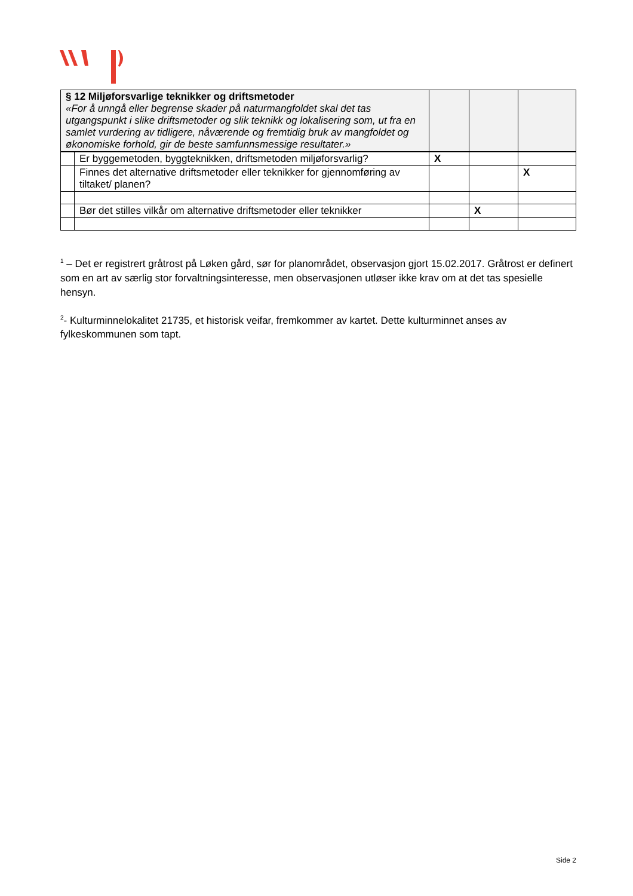| § 12 Miljøforsvarlige teknikker og driftsmetoder «For å unngå eller begrense skader på naturmangfoldet skal det tas utgangspunkt i slike driftsmetoder og slik teknikk og lokalisering som, ut fra en samlet vurdering av tidligere, nåværende og fremtidig bruk av mangfoldet og økonomiske forhold, gir de beste samfunnsmessige resultater.» | | | | |
| | Er byggemetoden, byggteknikken, driftsmetoden miljøforsvarlig? | X | | |
| | Finnes det alternative driftsmetoder eller teknikker for gjennomføring av tiltaket/ planen? | | | X |
| | Bør det stilles vilkår om alternative driftsmetoder eller teknikker | | X | |
<sup>1</sup> – Det er registrert gråtrost på Løken gård, sør for planområdet, observasjon gjort 15.02.2017. Gråtrost er definert som en art av særlig stor forvaltningsinteresse, men observasjonen utløser ikke krav om at det tas spesielle hensyn.
<sup>2</sup>- Kulturminnelokalitet 21735, et historisk veifar, fremkommer av kartet. Dette kulturminnet anses av fylkeskommunen som tapt.
Side 2